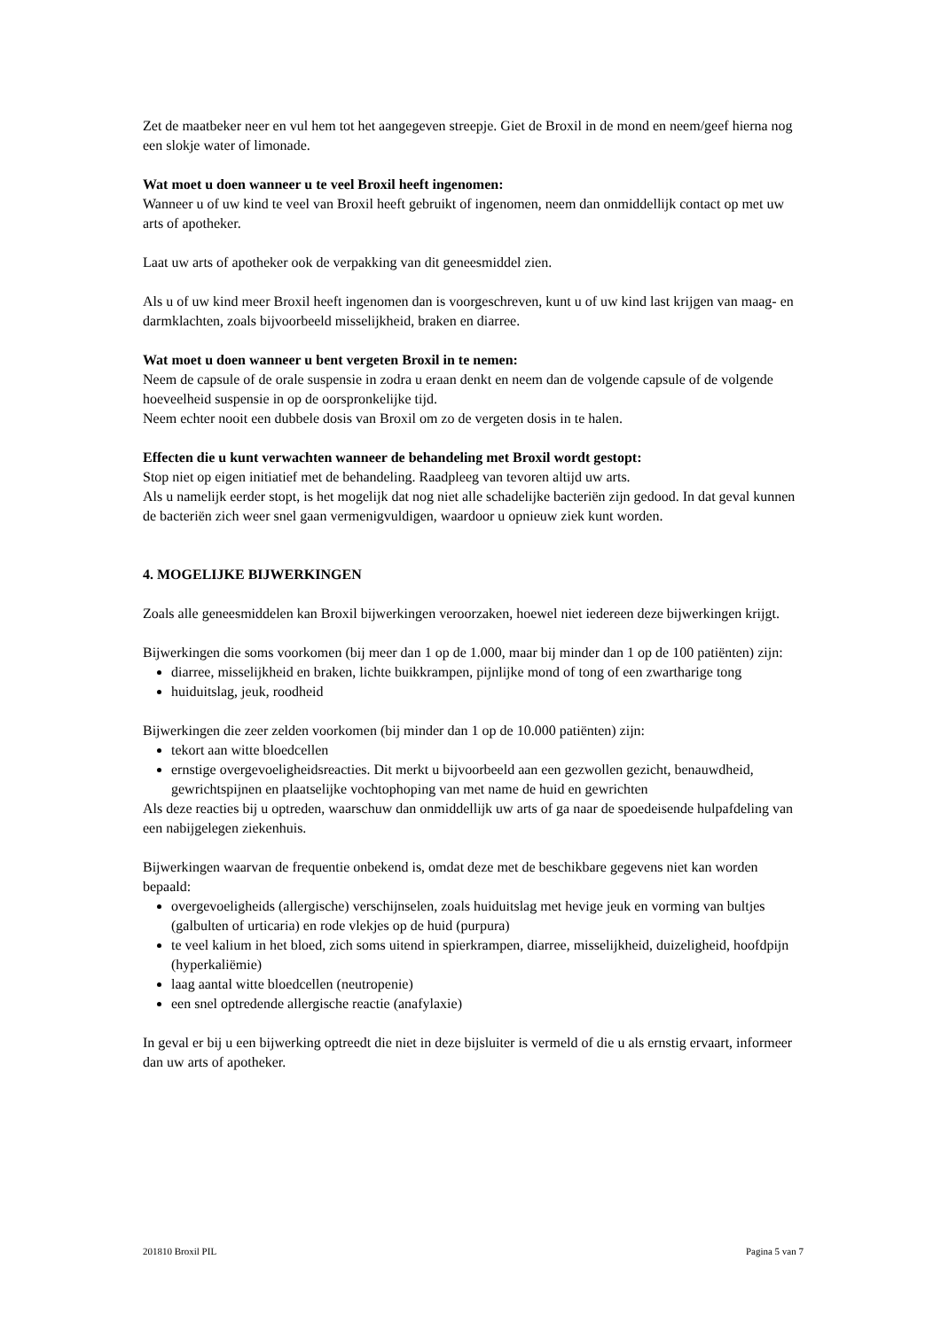Zet de maatbeker neer en vul hem tot het aangegeven streepje. Giet de Broxil in de mond en neem/geef hierna nog een slokje water of limonade.
Wat moet u doen wanneer u te veel Broxil heeft ingenomen:
Wanneer u of uw kind te veel van Broxil heeft gebruikt of ingenomen, neem dan onmiddellijk contact op met uw arts of apotheker.
Laat uw arts of apotheker ook de verpakking van dit geneesmiddel zien.
Als u of uw kind meer Broxil heeft ingenomen dan is voorgeschreven, kunt u of uw kind last krijgen van maag- en darmklachten, zoals bijvoorbeeld misselijkheid, braken en diarree.
Wat moet u doen wanneer u bent vergeten Broxil in te nemen:
Neem de capsule of de orale suspensie in zodra u eraan denkt en neem dan de volgende capsule of de volgende hoeveelheid suspensie in op de oorspronkelijke tijd.
Neem echter nooit een dubbele dosis van Broxil om zo de vergeten dosis in te halen.
Effecten die u kunt verwachten wanneer de behandeling met Broxil wordt gestopt:
Stop niet op eigen initiatief met de behandeling. Raadpleeg van tevoren altijd uw arts.
Als u namelijk eerder stopt, is het mogelijk dat nog niet alle schadelijke bacteriën zijn gedood. In dat geval kunnen de bacteriën zich weer snel gaan vermenigvuldigen, waardoor u opnieuw ziek kunt worden.
4. MOGELIJKE BIJWERKINGEN
Zoals alle geneesmiddelen kan Broxil bijwerkingen veroorzaken, hoewel niet iedereen deze bijwerkingen krijgt.
Bijwerkingen die soms voorkomen (bij meer dan 1 op de 1.000, maar bij minder dan 1 op de 100 patiënten) zijn:
diarree, misselijkheid en braken, lichte buikkrampen, pijnlijke mond of tong of een zwartharige tong
huiduitslag, jeuk, roodheid
Bijwerkingen die zeer zelden voorkomen (bij minder dan 1 op de 10.000 patiënten) zijn:
tekort aan witte bloedcellen
ernstige overgevoeligheidsreacties. Dit merkt u bijvoorbeeld aan een gezwollen gezicht, benauwdheid, gewrichtspijnen en plaatselijke vochtophoping van met name de huid en gewrichten
Als deze reacties bij u optreden, waarschuw dan onmiddellijk uw arts of ga naar de spoedeisende hulpafdeling van een nabijgelegen ziekenhuis.
Bijwerkingen waarvan de frequentie onbekend is, omdat deze met de beschikbare gegevens niet kan worden bepaald:
overgevoeligheids (allergische) verschijnselen, zoals huiduitslag met hevige jeuk en vorming van bultjes (galbulten of urticaria) en rode vlekjes op de huid (purpura)
te veel kalium in het bloed, zich soms uitend in spierkrampen, diarree, misselijkheid, duizeligheid, hoofdpijn (hyperkaliëmie)
laag aantal witte bloedcellen (neutropenie)
een snel optredende allergische reactie (anafylaxie)
In geval er bij u een bijwerking optreedt die niet in deze bijsluiter is vermeld of die u als ernstig ervaart, informeer dan uw arts of apotheker.
201810 Broxil PIL Pagina 5 van 7